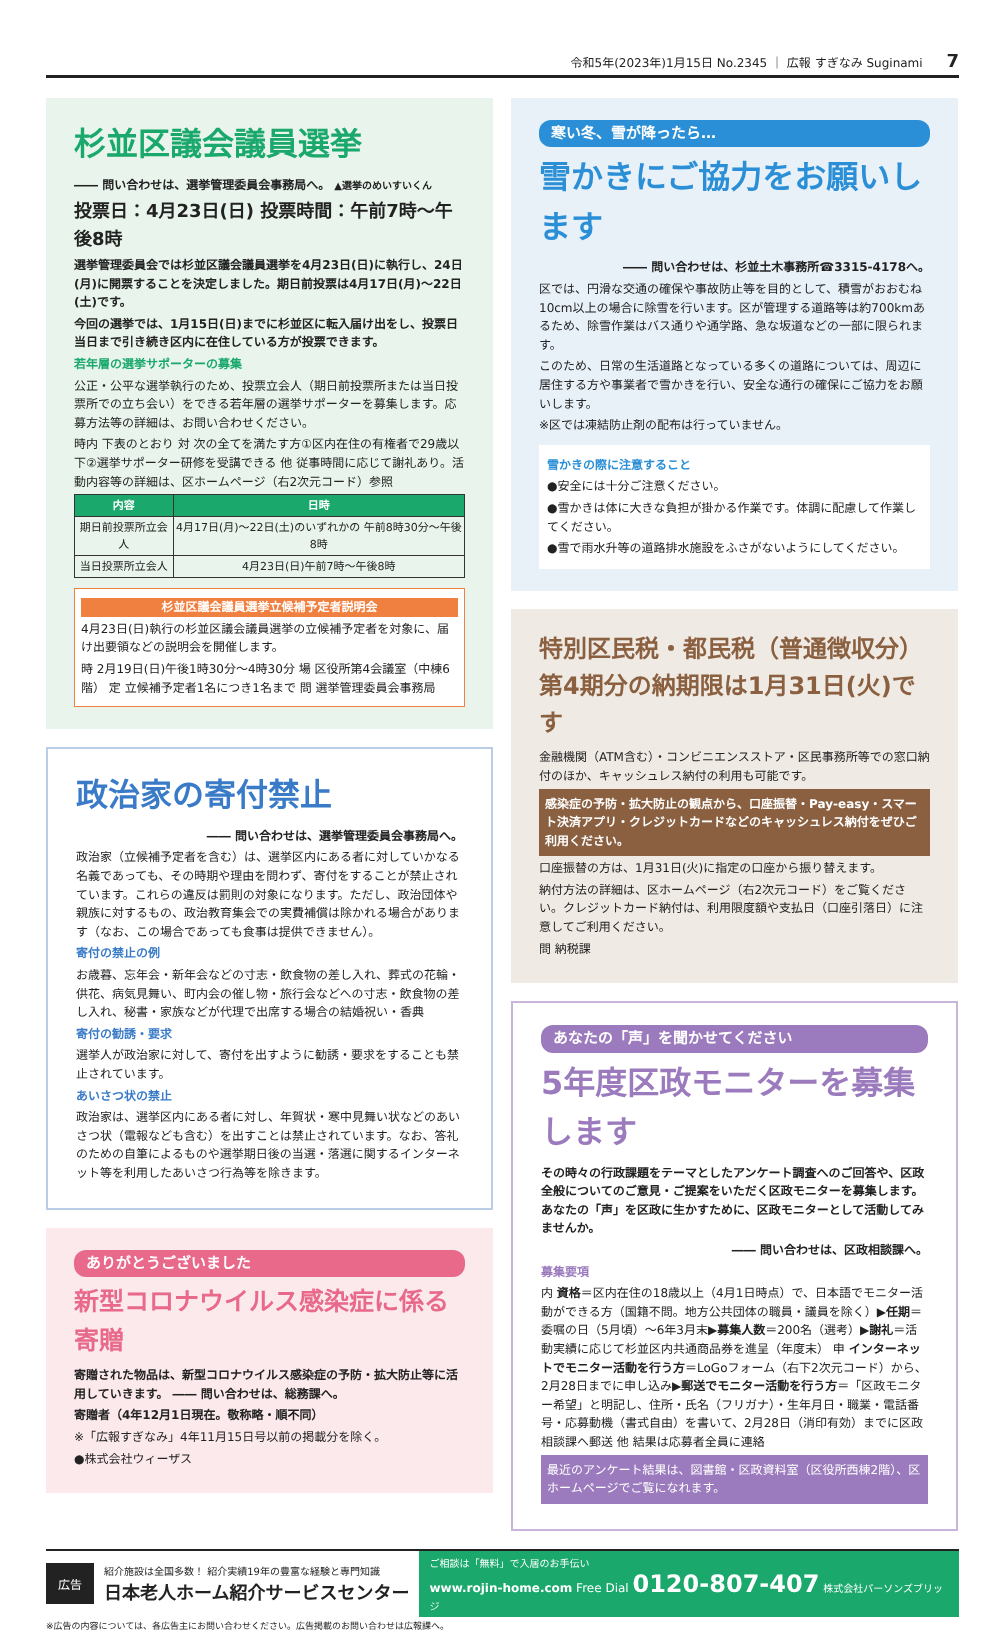令和5年(2023年)1月15日 No.2345 ｜ 広報 すぎなみ Suginami 7
杉並区議会議員選挙
―― 問い合わせは、選挙管理委員会事務局へ。 ▲選挙のめいすいくん
投票日：4月23日(日) 投票時間：午前7時～午後8時
選挙管理委員会では杉並区議会議員選挙を4月23日(日)に執行し、24日(月)に開票することを決定しました。期日前投票は4月17日(月)～22日(土)です。
今回の選挙では、1月15日(日)までに杉並区に転入届け出をし、投票日当日まで引き続き区内に在住している方が投票できます。
若年層の選挙サポーターの募集
公正・公平な選挙執行のため、投票立会人（期日前投票所または当日投票所での立ち会い）をできる若年層の選挙サポーターを募集します。応募方法等の詳細は、お問い合わせください。
時内 下表のとおり 対 次の全てを満たす方①区内在住の有権者で29歳以下②選挙サポーター研修を受講できる 他 従事時間に応じて謝礼あり。活動内容等の詳細は、区ホームページ（右2次元コード）参照
| 内容 | 日時 |
| --- | --- |
| 期日前投票所立会人 | 4月17日(月)～22日(土)のいずれかの 午前8時30分～午後8時 |
| 当日投票所立会人 | 4月23日(日)午前7時～午後8時 |
杉並区議会議員選挙立候補予定者説明会
4月23日(日)執行の杉並区議会議員選挙の立候補予定者を対象に、届け出要領などの説明会を開催します。
時 2月19日(日)午後1時30分～4時30分 場 区役所第4会議室（中棟6階） 定 立候補予定者1名につき1名まで 問 選挙管理委員会事務局
政治家の寄付禁止
―― 問い合わせは、選挙管理委員会事務局へ。
政治家（立候補予定者を含む）は、選挙区内にある者に対していかなる名義であっても、その時期や理由を問わず、寄付をすることが禁止されています。これらの違反は罰則の対象になります。ただし、政治団体や親族に対するもの、政治教育集会での実費補償は除かれる場合があります（なお、この場合であっても食事は提供できません）。
寄付の禁止の例
お歳暮、忘年会・新年会などの寸志・飲食物の差し入れ、葬式の花輪・供花、病気見舞い、町内会の催し物・旅行会などへの寸志・飲食物の差し入れ、秘書・家族などが代理で出席する場合の結婚祝い・香典
寄付の勧誘・要求
選挙人が政治家に対して、寄付を出すように勧誘・要求をすることも禁止されています。
あいさつ状の禁止
政治家は、選挙区内にある者に対し、年賀状・寒中見舞い状などのあいさつ状（電報なども含む）を出すことは禁止されています。なお、答礼のための自筆によるものや選挙期日後の当選・落選に関するインターネット等を利用したあいさつ行為等を除きます。
ありがとうございました
新型コロナウイルス感染症に係る寄贈
寄贈された物品は、新型コロナウイルス感染症の予防・拡大防止等に活用していきます。 ―― 問い合わせは、総務課へ。
寄贈者（4年12月1日現在。敬称略・順不同）
※「広報すぎなみ」4年11月15日号以前の掲載分を除く。
●株式会社ウィーザス
寒い冬、雪が降ったら…
雪かきにご協力をお願いします
―― 問い合わせは、杉並土木事務所☎3315-4178へ。
区では、円滑な交通の確保や事故防止等を目的として、積雪がおおむね10cm以上の場合に除雪を行います。区が管理する道路等は約700kmあるため、除雪作業はバス通りや通学路、急な坂道などの一部に限られます。
このため、日常の生活道路となっている多くの道路については、周辺に居住する方や事業者で雪かきを行い、安全な通行の確保にご協力をお願いします。
※区では凍結防止剤の配布は行っていません。
雪かきの際に注意すること
●安全には十分ご注意ください。
●雪かきは体に大きな負担が掛かる作業です。体調に配慮して作業してください。
●雪で雨水升等の道路排水施設をふさがないようにしてください。
特別区民税・都民税（普通徴収分）第4期分の納期限は1月31日(火)です
金融機関（ATM含む）・コンビニエンスストア・区民事務所等での窓口納付のほか、キャッシュレス納付の利用も可能です。
感染症の予防・拡大防止の観点から、口座振替・Pay-easy・スマート決済アプリ・クレジットカードなどのキャッシュレス納付をぜひご利用ください。
口座振替の方は、1月31日(火)に指定の口座から振り替えます。
納付方法の詳細は、区ホームページ（右2次元コード）をご覧ください。クレジットカード納付は、利用限度額や支払日（口座引落日）に注意してご利用ください。
問 納税課
あなたの「声」を聞かせてください
5年度区政モニターを募集します
その時々の行政課題をテーマとしたアンケート調査へのご回答や、区政全般についてのご意見・ご提案をいただく区政モニターを募集します。あなたの「声」を区政に生かすために、区政モニターとして活動してみませんか。
―― 問い合わせは、区政相談課へ。
募集要項
内 資格＝区内在住の18歳以上（4月1日時点）で、日本語でモニター活動ができる方（国籍不問。地方公共団体の職員・議員を除く）▶任期＝委嘱の日（5月頃）～6年3月末▶募集人数＝200名（選考）▶謝礼＝活動実績に応じて杉並区内共通商品券を進呈（年度末） 申 インターネットでモニター活動を行う方＝LoGoフォーム（右下2次元コード）から、2月28日までに申し込み▶郵送でモニター活動を行う方＝「区政モニター希望」と明記し、住所・氏名（フリガナ）・生年月日・職業・電話番号・応募動機（書式自由）を書いて、2月28日（消印有効）までに区政相談課へ郵送 他 結果は応募者全員に連絡
最近のアンケート結果は、図書館・区政資料室（区役所西棟2階）、区ホームページでご覧になれます。
広告 紹介施設は全国多数！ 紹介実績19年の豊富な経験と専門知識
日本老人ホーム紹介サービスセンター ご相談は「無料」で入居のお手伝い
www.rojin-home.com Free Dial 0120-807-407 株式会社パーソンズブリッジ
※広告の内容については、各広告主にお問い合わせください。広告掲載のお問い合わせは広報課へ。